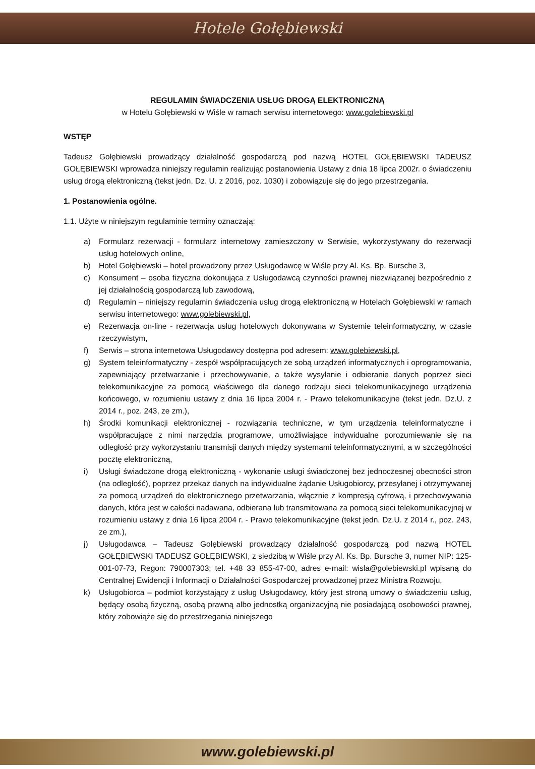Hotele Gołębiewski
REGULAMIN ŚWIADCZENIA USŁUG DROGĄ ELEKTRONICZNĄ
w Hotelu Gołębiewski w Wiśle w ramach serwisu internetowego: www.golebiewski.pl
WSTĘP
Tadeusz Gołębiewski prowadzący działalność gospodarczą pod nazwą HOTEL GOŁĘBIEWSKI TADEUSZ GOŁĘBIEWSKI wprowadza niniejszy regulamin realizując postanowienia Ustawy z dnia 18 lipca 2002r. o świadczeniu usług drogą elektroniczną (tekst jedn. Dz. U. z 2016, poz. 1030) i zobowiązuje się do jego przestrzegania.
1. Postanowienia ogólne.
1.1. Użyte w niniejszym regulaminie terminy oznaczają:
a) Formularz rezerwacji - formularz internetowy zamieszczony w Serwisie, wykorzystywany do rezerwacji usług hotelowych online,
b) Hotel Gołębiewski – hotel prowadzony przez Usługodawcę w Wiśle przy Al. Ks. Bp. Bursche 3,
c) Konsument – osoba fizyczna dokonująca z Usługodawcą czynności prawnej niezwiązanej bezpośrednio z jej działalnością gospodarczą lub zawodową,
d) Regulamin – niniejszy regulamin świadczenia usług drogą elektroniczną w Hotelach Gołębiewski w ramach serwisu internetowego: www.golebiewski.pl,
e) Rezerwacja on-line - rezerwacja usług hotelowych dokonywana w Systemie teleinformatyczny, w czasie rzeczywistym,
f) Serwis – strona internetowa Usługodawcy dostępna pod adresem: www.golebiewski.pl,
g) System teleinformatyczny - zespół współpracujących ze sobą urządzeń informatycznych i oprogramowania, zapewniający przetwarzanie i przechowywanie, a także wysyłanie i odbieranie danych poprzez sieci telekomunikacyjne za pomocą właściwego dla danego rodzaju sieci telekomunikacyjnego urządzenia końcowego, w rozumieniu ustawy z dnia 16 lipca 2004 r. - Prawo telekomunikacyjne (tekst jedn. Dz.U. z 2014 r., poz. 243, ze zm.),
h) Środki komunikacji elektronicznej - rozwiązania techniczne, w tym urządzenia teleinformatyczne i współpracujące z nimi narzędzia programowe, umożliwiające indywidualne porozumiewanie się na odległość przy wykorzystaniu transmisji danych między systemami teleinformatycznymi, a w szczególności pocztę elektroniczną,
i) Usługi świadczone drogą elektroniczną - wykonanie usługi świadczonej bez jednoczesnej obecności stron (na odległość), poprzez przekaz danych na indywidualne żądanie Usługobiorcy, przesyłanej i otrzymywanej za pomocą urządzeń do elektronicznego przetwarzania, włącznie z kompresją cyfrową, i przechowywania danych, która jest w całości nadawana, odbierana lub transmitowana za pomocą sieci telekomunikacyjnej w rozumieniu ustawy z dnia 16 lipca 2004 r. - Prawo telekomunikacyjne (tekst jedn. Dz.U. z 2014 r., poz. 243, ze zm.),
j) Usługodawca – Tadeusz Gołębiewski prowadzący działalność gospodarczą pod nazwą HOTEL GOŁĘBIEWSKI TADEUSZ GOŁĘBIEWSKI, z siedzibą w Wiśle przy Al. Ks. Bp. Bursche 3, numer NIP: 125-001-07-73, Regon: 790007303; tel. +48 33 855-47-00, adres e-mail: wisla@golebiewski.pl wpisaną do Centralnej Ewidencji i Informacji o Działalności Gospodarczej prowadzonej przez Ministra Rozwoju,
k) Usługobiorca – podmiot korzystający z usług Usługodawcy, który jest stroną umowy o świadczeniu usług, będący osobą fizyczną, osobą prawną albo jednostką organizacyjną nie posiadającą osobowości prawnej, który zobowiąże się do przestrzegania niniejszego
www.golebiewski.pl